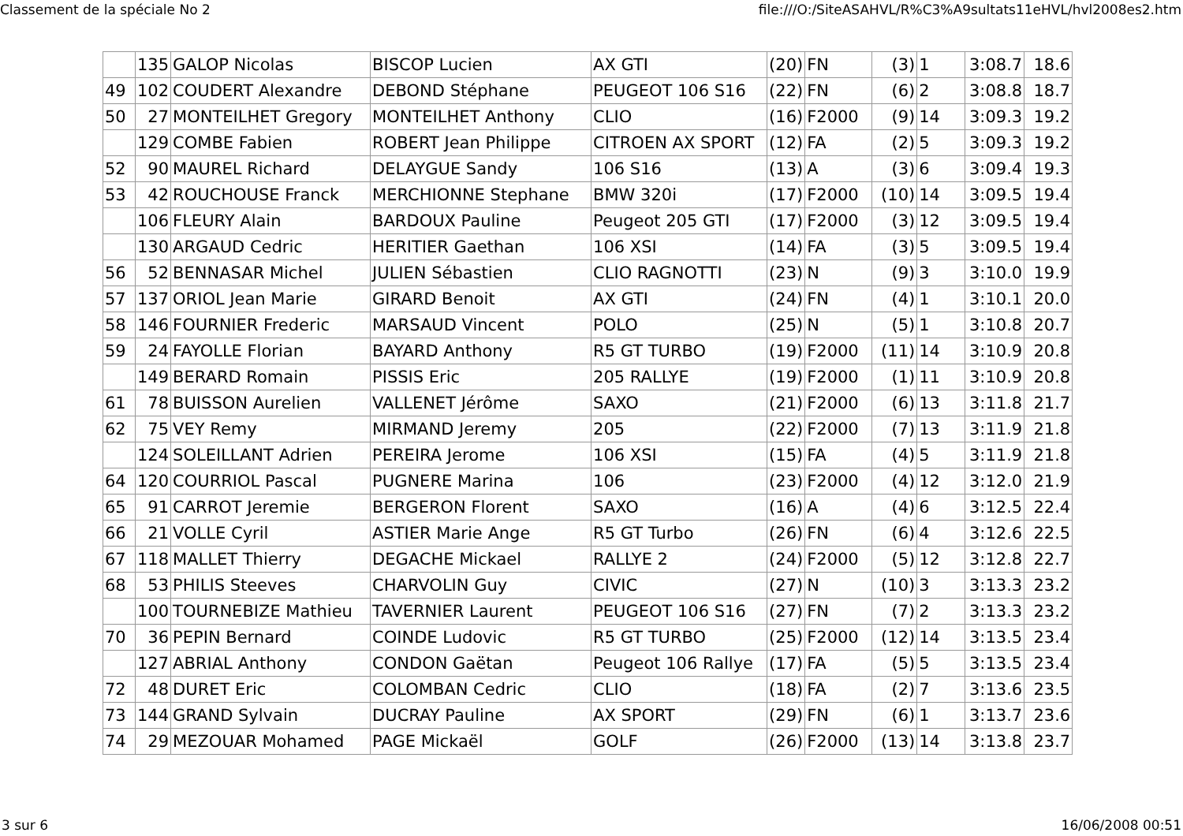Classement de la spéciale No 2 file:///O:/SiteASAHVL/R%C3%A9sultats11eHVL/hvl2008es2.htm
| | 135 | GALOP Nicolas | BISCOP Lucien | AX GTI | (20) | FN | (3) | 1 | 3:08.7 | 18.6 |
| 49 | 102 | COUDERT Alexandre | DEBOND Stéphane | PEUGEOT 106 S16 | (22) | FN | (6) | 2 | 3:08.8 | 18.7 |
| 50 | 27 | MONTEILHET Gregory | MONTEILHET Anthony | CLIO | (16) | F2000 | (9) | 14 | 3:09.3 | 19.2 |
| | 129 | COMBE Fabien | ROBERT Jean Philippe | CITROEN AX SPORT | (12) | FA | (2) | 5 | 3:09.3 | 19.2 |
| 52 | 90 | MAUREL Richard | DELAYGUE Sandy | 106 S16 | (13) | A | (3) | 6 | 3:09.4 | 19.3 |
| 53 | 42 | ROUCHOUSE Franck | MERCHIONNE Stephane | BMW 320i | (17) | F2000 | (10) | 14 | 3:09.5 | 19.4 |
| | 106 | FLEURY Alain | BARDOUX Pauline | Peugeot 205 GTI | (17) | F2000 | (3) | 12 | 3:09.5 | 19.4 |
| | 130 | ARGAUD Cedric | HERITIER Gaethan | 106 XSI | (14) | FA | (3) | 5 | 3:09.5 | 19.4 |
| 56 | 52 | BENNASAR Michel | JULIEN Sébastien | CLIO RAGNOTTI | (23) | N | (9) | 3 | 3:10.0 | 19.9 |
| 57 | 137 | ORIOL Jean Marie | GIRARD Benoit | AX GTI | (24) | FN | (4) | 1 | 3:10.1 | 20.0 |
| 58 | 146 | FOURNIER Frederic | MARSAUD Vincent | POLO | (25) | N | (5) | 1 | 3:10.8 | 20.7 |
| 59 | 24 | FAYOLLE Florian | BAYARD Anthony | R5 GT TURBO | (19) | F2000 | (11) | 14 | 3:10.9 | 20.8 |
| | 149 | BERARD Romain | PISSIS Eric | 205 RALLYE | (19) | F2000 | (1) | 11 | 3:10.9 | 20.8 |
| 61 | 78 | BUISSON Aurelien | VALLENET Jérôme | SAXO | (21) | F2000 | (6) | 13 | 3:11.8 | 21.7 |
| 62 | 75 | VEY Remy | MIRMAND Jeremy | 205 | (22) | F2000 | (7) | 13 | 3:11.9 | 21.8 |
| | 124 | SOLEILLANT Adrien | PEREIRA Jerome | 106 XSI | (15) | FA | (4) | 5 | 3:11.9 | 21.8 |
| 64 | 120 | COURRIOL Pascal | PUGNERE Marina | 106 | (23) | F2000 | (4) | 12 | 3:12.0 | 21.9 |
| 65 | 91 | CARROT Jeremie | BERGERON Florent | SAXO | (16) | A | (4) | 6 | 3:12.5 | 22.4 |
| 66 | 21 | VOLLE Cyril | ASTIER Marie Ange | R5 GT Turbo | (26) | FN | (6) | 4 | 3:12.6 | 22.5 |
| 67 | 118 | MALLET Thierry | DEGACHE Mickael | RALLYE 2 | (24) | F2000 | (5) | 12 | 3:12.8 | 22.7 |
| 68 | 53 | PHILIS Steeves | CHARVOLIN Guy | CIVIC | (27) | N | (10) | 3 | 3:13.3 | 23.2 |
| | 100 | TOURNEBIZE Mathieu | TAVERNIER Laurent | PEUGEOT 106 S16 | (27) | FN | (7) | 2 | 3:13.3 | 23.2 |
| 70 | 36 | PEPIN Bernard | COINDE Ludovic | R5 GT TURBO | (25) | F2000 | (12) | 14 | 3:13.5 | 23.4 |
| | 127 | ABRIAL Anthony | CONDON Gaëtan | Peugeot 106 Rallye | (17) | FA | (5) | 5 | 3:13.5 | 23.4 |
| 72 | 48 | DURET Eric | COLOMBAN Cedric | CLIO | (18) | FA | (2) | 7 | 3:13.6 | 23.5 |
| 73 | 144 | GRAND Sylvain | DUCRAY Pauline | AX SPORT | (29) | FN | (6) | 1 | 3:13.7 | 23.6 |
| 74 | 29 | MEZOUAR Mohamed | PAGE Mickaël | GOLF | (26) | F2000 | (13) | 14 | 3:13.8 | 23.7 |
3 sur 6 16/06/2008 00:51